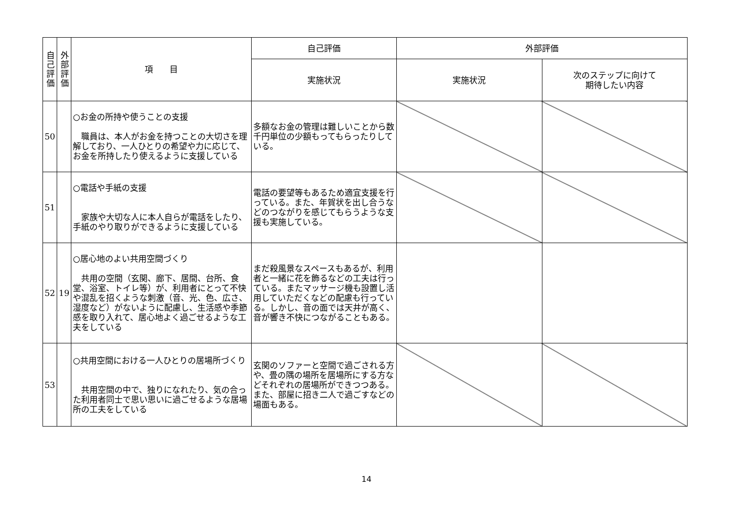| 自己評価 | 外部評価 | 項 目 | 自己評価 | 外部評価 | |
| --- | --- | --- | --- | --- | --- |
| | | | 実施状況 | 実施状況 | 次のステップに向けて 期待したい内容 |
| 50 | | ○お金の所持や使うことの支援 職員は、本人がお金を持つことの大切さを理解しており、一人ひとりの希望や力に応じて、お金を所持したり使えるように支援している | 多額なお金の管理は難しいことから数千円単位の少額もってもらったりしている。 | | |
| 51 | | ○電話や手紙の支援 家族や大切な人に本人自らが電話をしたり、手紙のやり取りができるように支援している | 電話の要望等もあるため適宜支援を行っている。また、年賀状を出し合うなどのつながりを感じてもらうような支援も実施している。 | | |
| 52 | 19 | ○居心地のよい共用空間づくり 共用の空間（玄関、廊下、居間、台所、食堂、浴室、トイレ等）が、利用者にとって不快や混乱を招くような刺激（音、光、色、広さ、湿度など）がないように配慮し、生活感や季節感を取り入れて、居心地よく過ごせるような工夫をしている | まだ殺風景なスペースもあるが、利用者と一緒に花を飾るなどの工夫は行っている。またマッサージ機も設置し活用していただくなどの配慮も行っている。しかし、音の面では天井が高く、音が響き不快につながることもある。 | | |
| 53 | | ○共用空間における一人ひとりの居場所づくり 共用空間の中で、独りになれたり、気の合った利用者同士で思い思いに過ごせるような居場所の工夫をしている | 玄関のソファーと空間で過ごされる方や、畳の隅の場所を居場所にする方などそれぞれの居場所ができつつある。また、部屋に招き二人で過ごすなどの場面もある。 | | |
14